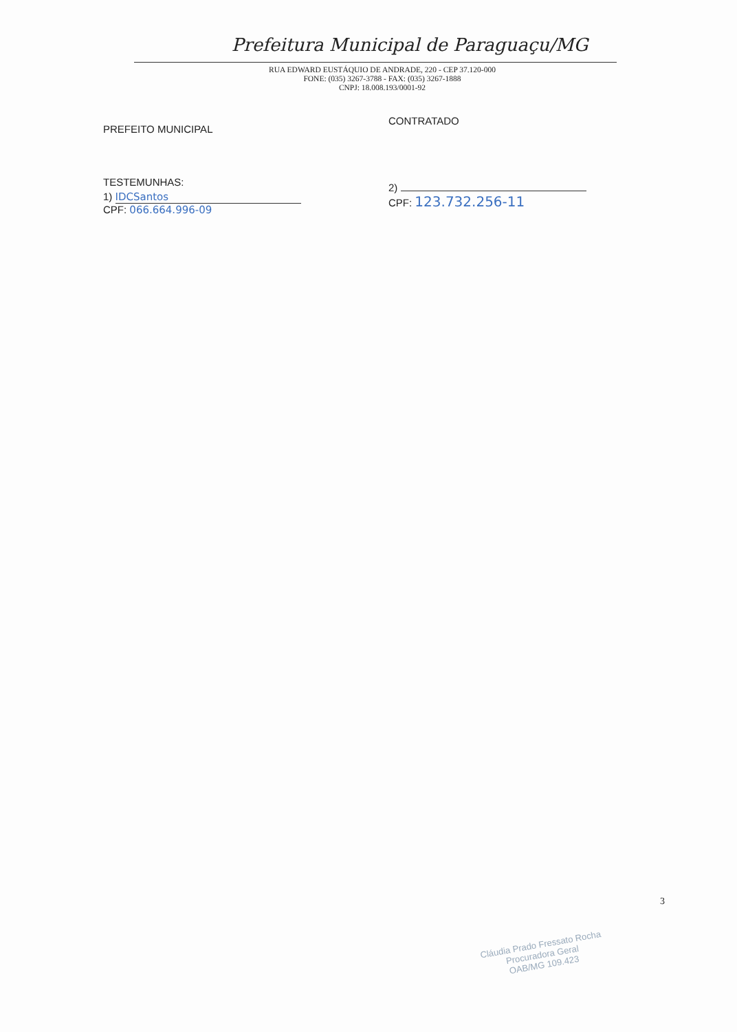Prefeitura Municipal de Paraguaçu/MG
RUA EDWARD EUSTÁQUIO DE ANDRADE, 220 - CEP 37.120-000
FONE: (035) 3267-3788 - FAX: (035) 3267-1888
CNPJ: 18.008.193/0001-92
PREFEITO MUNICIPAL
TESTEMUNHAS:
1) IDCSantos
CPF: 066.664.996-09
CONTRATADO
2)
CPF: 123.732.256-11
3
Cláudia Prado Fressato Rocha
Procuradora Geral
OAB/MG 109.423